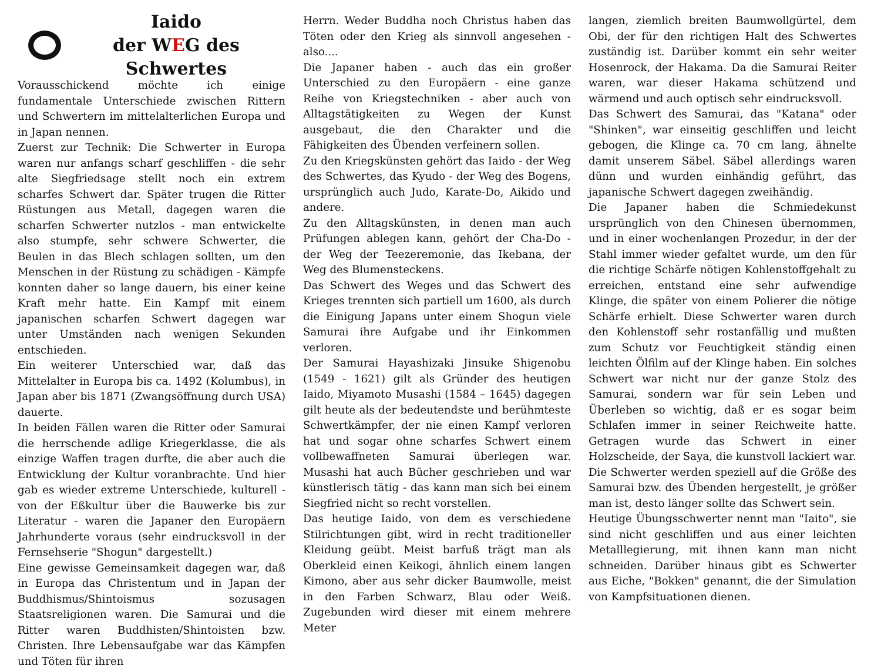Iaido
der WEG des Schwertes
Vorausschickend möchte ich einige fundamentale Unterschiede zwischen Rittern und Schwertern im mittelalterlichen Europa und in Japan nennen.
Zuerst zur Technik: Die Schwerter in Europa waren nur anfangs scharf geschliffen - die sehr alte Siegfriedsage stellt noch ein extrem scharfes Schwert dar. Später trugen die Ritter Rüstungen aus Metall, dagegen waren die scharfen Schwerter nutzlos - man entwickelte also stumpfe, sehr schwere Schwerter, die Beulen in das Blech schlagen sollten, um den Menschen in der Rüstung zu schädigen - Kämpfe konnten daher so lange dauern, bis einer keine Kraft mehr hatte. Ein Kampf mit einem japanischen scharfen Schwert dagegen war unter Umständen nach wenigen Sekunden entschieden.
Ein weiterer Unterschied war, daß das Mittelalter in Europa bis ca. 1492 (Kolumbus), in Japan aber bis 1871 (Zwangsöffnung durch USA) dauerte.
In beiden Fällen waren die Ritter oder Samurai die herrschende adlige Kriegerklasse, die als einzige Waffen tragen durfte, die aber auch die Entwicklung der Kultur voranbrachte. Und hier gab es wieder extreme Unterschiede, kulturell - von der Eßkultur über die Bauwerke bis zur Literatur - waren die Japaner den Europäern Jahrhunderte voraus (sehr eindrucksvoll in der Fernsehserie "Shogun" dargestellt.)
Eine gewisse Gemeinsamkeit dagegen war, daß in Europa das Christentum und in Japan der Buddhismus/Shintoismus sozusagen Staatsreligionen waren. Die Samurai und die Ritter waren Buddhisten/Shintoisten bzw. Christen. Ihre Lebensaufgabe war das Kämpfen und Töten für ihren
Herrn. Weder Buddha noch Christus haben das Töten oder den Krieg als sinnvoll angesehen - also....
Die Japaner haben - auch das ein großer Unterschied zu den Europäern - eine ganze Reihe von Kriegstechniken - aber auch von Alltagstätigkeiten zu Wegen der Kunst ausgebaut, die den Charakter und die Fähigkeiten des Übenden verfeinern sollen.
Zu den Kriegskünsten gehört das Iaido - der Weg des Schwertes, das Kyudo - der Weg des Bogens, ursprünglich auch Judo, Karate-Do, Aikido und andere.
Zu den Alltagskünsten, in denen man auch Prüfungen ablegen kann, gehört der Cha-Do - der Weg der Teezeremonie, das Ikebana, der Weg des Blumensteckens.
Das Schwert des Weges und das Schwert des Krieges trennten sich partiell um 1600, als durch die Einigung Japans unter einem Shogun viele Samurai ihre Aufgabe und ihr Einkommen verloren.
Der Samurai Hayashizaki Jinsuke Shigenobu (1549 - 1621) gilt als Gründer des heutigen Iaido, Miyamoto Musashi (1584 – 1645) dagegen gilt heute als der bedeutendste und berühmteste Schwertkämpfer, der nie einen Kampf verloren hat und sogar ohne scharfes Schwert einem vollbewaffneten Samurai überlegen war. Musashi hat auch Bücher geschrieben und war künstlerisch tätig - das kann man sich bei einem Siegfried nicht so recht vorstellen.
Das heutige Iaido, von dem es verschiedene Stilrichtungen gibt, wird in recht traditioneller Kleidung geübt. Meist barfuß trägt man als Oberkleid einen Keikogi, ähnlich einem langen Kimono, aber aus sehr dicker Baumwolle, meist in den Farben Schwarz, Blau oder Weiß. Zugebunden wird dieser mit einem mehrere Meter
langen, ziemlich breiten Baumwollgürtel, dem Obi, der für den richtigen Halt des Schwertes zuständig ist. Darüber kommt ein sehr weiter Hosenrock, der Hakama. Da die Samurai Reiter waren, war dieser Hakama schützend und wärmend und auch optisch sehr eindrucksvoll.
Das Schwert des Samurai, das "Katana" oder "Shinken", war einseitig geschliffen und leicht gebogen, die Klinge ca. 70 cm lang, ähnelte damit unserem Säbel. Säbel allerdings waren dünn und wurden einhändig geführt, das japanische Schwert dagegen zweihändig.
Die Japaner haben die Schmiedekunst ursprünglich von den Chinesen übernommen, und in einer wochenlangen Prozedur, in der der Stahl immer wieder gefaltet wurde, um den für die richtige Schärfe nötigen Kohlenstoffgehalt zu erreichen, entstand eine sehr aufwendige Klinge, die später von einem Polierer die nötige Schärfe erhielt. Diese Schwerter waren durch den Kohlenstoff sehr rostanfällig und mußten zum Schutz vor Feuchtigkeit ständig einen leichten Ölfilm auf der Klinge haben. Ein solches Schwert war nicht nur der ganze Stolz des Samurai, sondern war für sein Leben und Überleben so wichtig, daß er es sogar beim Schlafen immer in seiner Reichweite hatte. Getragen wurde das Schwert in einer Holzscheide, der Saya, die kunstvoll lackiert war.
Die Schwerter werden speziell auf die Größe des Samurai bzw. des Übenden hergestellt, je größer man ist, desto länger sollte das Schwert sein.
Heutige Übungsschwerter nennt man "Iaito", sie sind nicht geschliffen und aus einer leichten Metalllegierung, mit ihnen kann man nicht schneiden. Darüber hinaus gibt es Schwerter aus Eiche, "Bokken" genannt, die der Simulation von Kampfsituationen dienen.